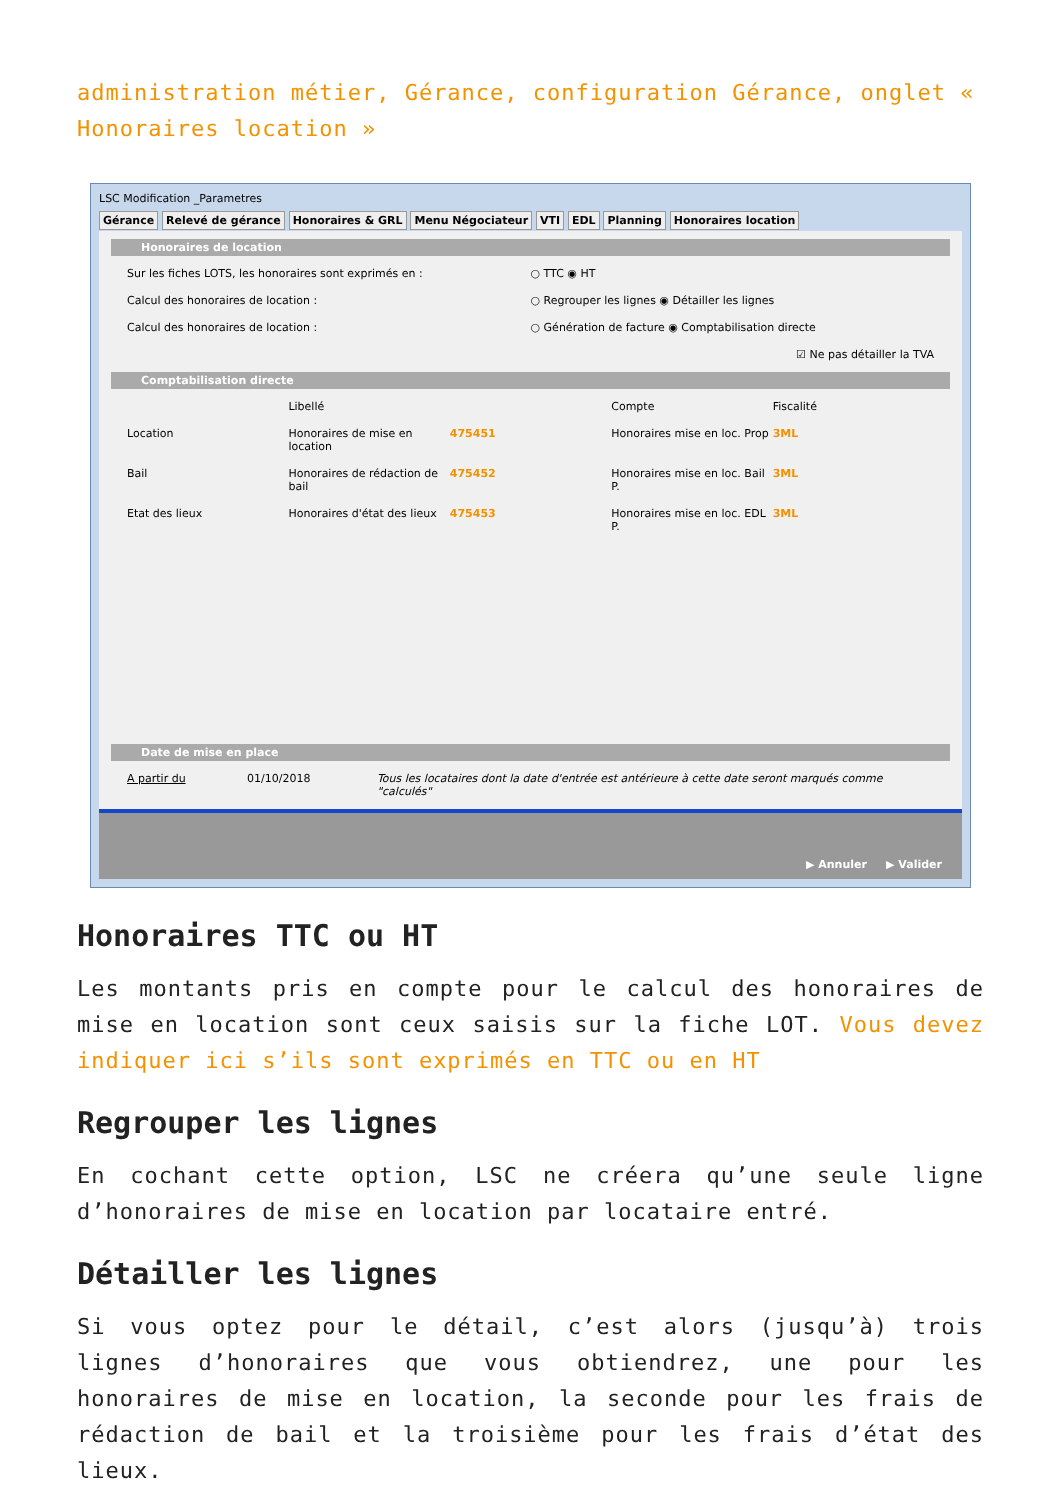administration métier, Gérance, configuration Gérance, onglet « Honoraires location »
LSC Modification _Parametres
Gérance Relevé de gérance Honoraires & GRL Menu Négociateur VTI EDL Planning Honoraires location
Honoraires de location
Sur les fiches LOTS, les honoraires sont exprimés en :
○ TTC ◉ HT
Calcul des honoraires de location :
○ Regrouper les lignes ◉ Détailler les lignes
Calcul des honoraires de location :
○ Génération de facture ◉ Comptabilisation directe
☑ Ne pas détailler la TVA
Comptabilisation directe
Libellé Compte Fiscalité
Location Honoraires de mise en location 475451 Honoraires mise en loc. Prop 3ML
Bail Honoraires de rédaction de bail
475452 Honoraires mise en loc. Bail P.
3ML
Etat des lieux Honoraires d'état des lieux 475453 Honoraires mise en loc. EDL P. 3ML
Date de mise en place
A partir du 01/10/2018 Tous les locataires dont la date d'entrée est antérieure à cette date seront marqués comme "calculés"
▶ Annuler ▶ Valider
Honoraires TTC ou HT
Les montants pris en compte pour le calcul des honoraires de mise en location sont ceux saisis sur la fiche LOT. Vous devez indiquer ici s’ils sont exprimés en TTC ou en HT
Regrouper les lignes
En cochant cette option, LSC ne créera qu’une seule ligne d’honoraires de mise en location par locataire entré.
Détailler les lignes
Si vous optez pour le détail, c’est alors (jusqu’à) trois lignes d’honoraires que vous obtiendrez, une pour les honoraires de mise en location, la seconde pour les frais de rédaction de bail et la troisième pour les frais d’état des lieux.